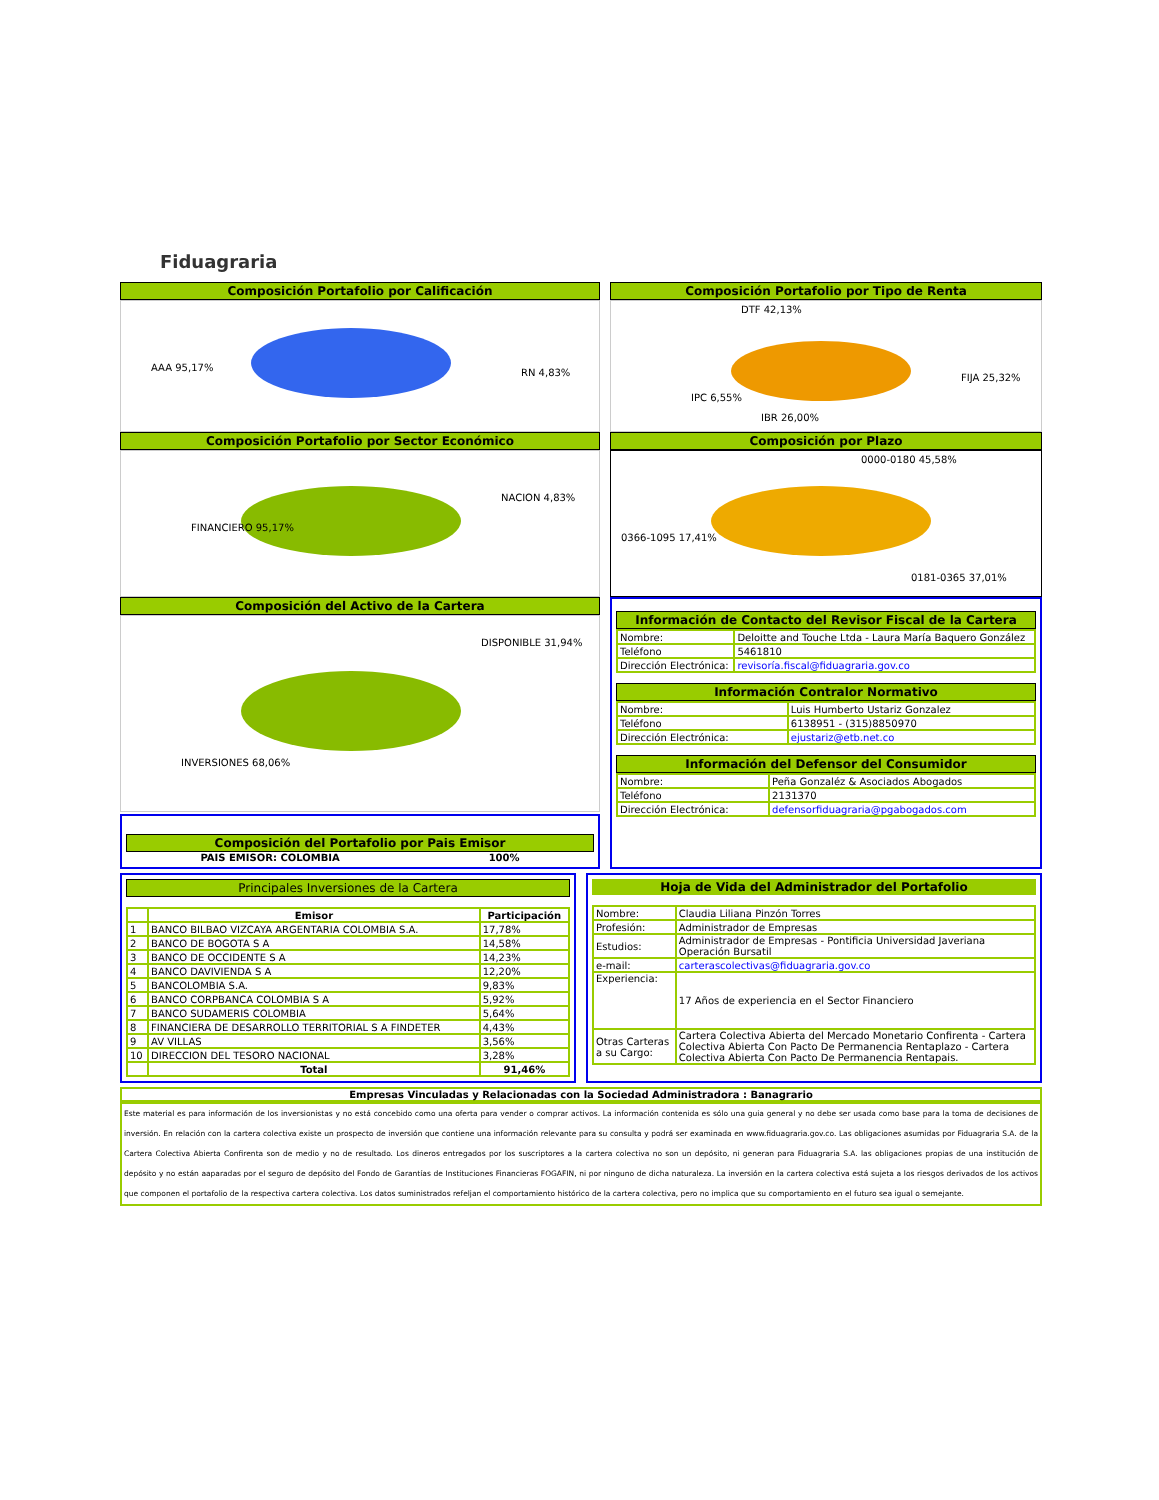Fiduagraria
Composición Portafolio por Calificación
AAA 95,17%
RN 4,83%
Composición Portafolio por Tipo de Renta
DTF 42,13%
FIJA 25,32%
IPC 6,55%
IBR 26,00%
Composición Portafolio por Sector Económico
FINANCIERO 95,17%
NACION 4,83%
Composición por Plazo
0000-0180 45,58%
0366-1095 17,41%
0181-0365 37,01%
Composición del Activo de la Cartera
DISPONIBLE 31,94%
INVERSIONES 68,06%
Composición del Portafolio por Pais Emisor
PAIS EMISOR: COLOMBIA 100%
Información de Contacto del Revisor Fiscal de la Cartera
| Nombre: | Deloitte and Touche Ltda - Laura María Baquero González |
| Teléfono | 5461810 |
| Dirección Electrónica: | revisoría.fiscal@fiduagraria.gov.co |
Información Contralor Normativo
| Nombre: | Luis Humberto Ustariz Gonzalez |
| Teléfono | 6138951 - (315)8850970 |
| Dirección Electrónica: | ejustariz@etb.net.co |
Información del Defensor del Consumidor
| Nombre: | Peña Gonzaléz & Asociados Abogados |
| Teléfono | 2131370 |
| Dirección Electrónica: | defensorfiduagraria@pgabogados.com |
Principales Inversiones de la Cartera
| | Emisor | Participación |
| --- | --- | --- |
| 1 | BANCO BILBAO VIZCAYA ARGENTARIA COLOMBIA S.A. | 17,78% |
| 2 | BANCO DE BOGOTA S A | 14,58% |
| 3 | BANCO DE OCCIDENTE S A | 14,23% |
| 4 | BANCO DAVIVIENDA S A | 12,20% |
| 5 | BANCOLOMBIA S.A. | 9,83% |
| 6 | BANCO CORPBANCA COLOMBIA S A | 5,92% |
| 7 | BANCO SUDAMERIS COLOMBIA | 5,64% |
| 8 | FINANCIERA DE DESARROLLO TERRITORIAL S A FINDETER | 4,43% |
| 9 | AV VILLAS | 3,56% |
| 10 | DIRECCION DEL TESORO NACIONAL | 3,28% |
| | Total | 91,46% |
Hoja de Vida del Administrador del Portafolio
| Nombre: | Claudia Liliana Pinzón Torres |
| Profesión: | Administrador de Empresas |
| Estudios: | Administrador de Empresas - Pontificia Universidad Javeriana Operación Bursatil |
| e-mail: | carterascolectivas@fiduagraria.gov.co |
| Experiencia: | 17 Años de experiencia en el Sector Financiero |
| Otras Carteras a su Cargo: | Cartera Colectiva Abierta del Mercado Monetario Confirenta - Cartera Colectiva Abierta Con Pacto De Permanencia Rentaplazo - Cartera Colectiva Abierta Con Pacto De Permanencia Rentapais. |
Empresas Vinculadas y Relacionadas con la Sociedad Administradora : Banagrario
Este material es para información de los inversionistas y no está concebido como una oferta para vender o comprar activos. La información contenida es sólo una guia general y no debe ser usada como base para la toma de decisiones de inversión. En relación con la cartera colectiva existe un prospecto de inversión que contiene una información relevante para su consulta y podrá ser examinada en www.fiduagraria.gov.co. Las obligaciones asumidas por Fiduagraria S.A. de la Cartera Colectiva Abierta Confirenta son de medio y no de resultado. Los dineros entregados por los suscriptores a la cartera colectiva no son un depósito, ni generan para Fiduagraria S.A. las obligaciones propias de una institución de depósito y no están aaparadas por el seguro de depósito del Fondo de Garantías de Instituciones Financieras FOGAFIN, ni por ninguno de dicha naturaleza. La inversión en la cartera colectiva está sujeta a los riesgos derivados de los activos que componen el portafolio de la respectiva cartera colectiva. Los datos suministrados refeljan el comportamiento histórico de la cartera colectiva, pero no implica que su comportamiento en el futuro sea igual o semejante.